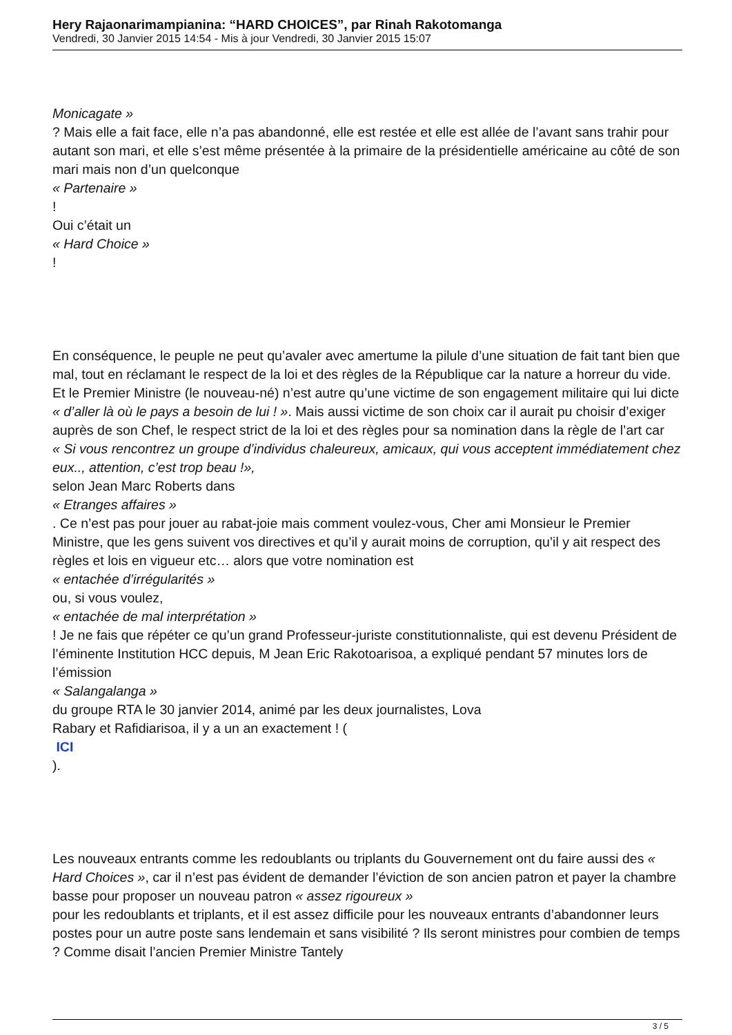Hery Rajaonarimampianina: “HARD CHOICES”, par Rinah Rakotomanga
Vendredi, 30 Janvier 2015 14:54 - Mis à jour Vendredi, 30 Janvier 2015 15:07
Monicagate »
? Mais elle a fait face, elle n’a pas abandonné, elle est restée et elle est allée de l’avant sans trahir pour autant son mari, et elle s’est même présentée à la primaire de la présidentielle américaine au côté de son mari mais non d’un quelconque
« Partenaire »
!
Oui c’était un
« Hard Choice »
!
En conséquence, le peuple ne peut qu’avaler avec amertume la pilule d’une situation de fait tant bien que mal, tout en réclamant le respect de la loi et des règles de la République car la nature a horreur du vide. Et le Premier Ministre (le nouveau-né) n’est autre qu’une victime de son engagement militaire qui lui dicte « d’aller là où le pays a besoin de lui ! ». Mais aussi victime de son choix car il aurait pu choisir d’exiger auprès de son Chef, le respect strict de la loi et des règles pour sa nomination dans la règle de l’art car
« Si vous rencontrez un groupe d’individus chaleureux, amicaux, qui vous acceptent immédiatement chez eux.., attention, c’est trop beau !»,
selon Jean Marc Roberts dans
« Etranges affaires »
. Ce n’est pas pour jouer au rabat-joie mais comment voulez-vous, Cher ami Monsieur le Premier Ministre, que les gens suivent vos directives et qu’il y aurait moins de corruption, qu’il y ait respect des règles et lois en vigueur etc… alors que votre nomination est
« entachée d’irrégularités »
ou, si vous voulez,
« entachée de mal interprétation »
! Je ne fais que répéter ce qu’un grand Professeur-juriste constitutionnaliste, qui est devenu Président de l’éminente Institution HCC depuis, M Jean Eric Rakotoarisoa, a expliqué pendant 57 minutes lors de l’émission
« Salangalanga »
du groupe RTA le 30 janvier 2014, animé par les deux journalistes, Lova
Rabary et Rafidiarisoa, il y a un an exactement ! (
ICI
).
Les nouveaux entrants comme les redoublants ou triplants du Gouvernement ont du faire aussi des « Hard Choices », car il n’est pas évident de demander l’éviction de son ancien patron et payer la chambre basse pour proposer un nouveau patron « assez rigoureux »
pour les redoublants et triplants, et il est assez difficile pour les nouveaux entrants d’abandonner leurs postes pour un autre poste sans lendemain et sans visibilité ? Ils seront ministres pour combien de temps ? Comme disait l’ancien Premier Ministre Tantely
3 / 5